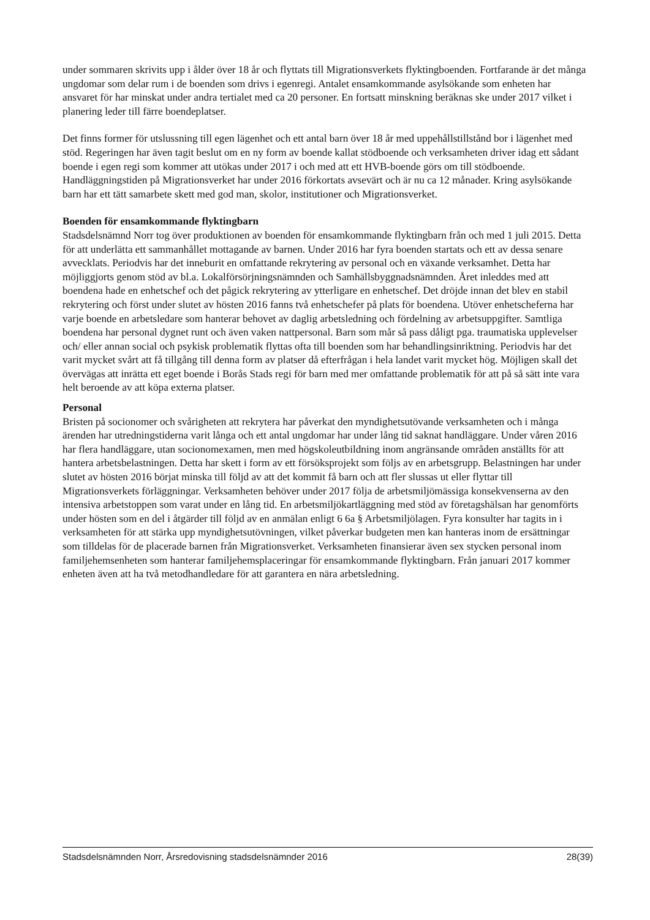under sommaren skrivits upp i ålder över 18 år och flyttats till Migrationsverkets flyktingboenden. Fortfarande är det många ungdomar som delar rum i de boenden som drivs i egenregi. Antalet ensamkommande asylsökande som enheten har ansvaret för har minskat under andra tertialet med ca 20 personer. En fortsatt minskning beräknas ske under 2017 vilket i planering leder till färre boendeplatser.
Det finns former för utslussning till egen lägenhet och ett antal barn över 18 år med uppehållstillstånd bor i lägenhet med stöd. Regeringen har även tagit beslut om en ny form av boende kallat stödboende och verksamheten driver idag ett sådant boende i egen regi som kommer att utökas under 2017 i och med att ett HVB-boende görs om till stödboende. Handläggningstiden på Migrationsverket har under 2016 förkortats avsevärt och är nu ca 12 månader. Kring asylsökande barn har ett tätt samarbete skett med god man, skolor, institutioner och Migrationsverket.
Boenden för ensamkommande flyktingbarn
Stadsdelsnämnd Norr tog över produktionen av boenden för ensamkommande flyktingbarn från och med 1 juli 2015. Detta för att underlätta ett sammanhållet mottagande av barnen. Under 2016 har fyra boenden startats och ett av dessa senare avvecklats. Periodvis har det inneburit en omfattande rekrytering av personal och en växande verksamhet. Detta har möjliggjorts genom stöd av bl.a. Lokalförsörjningsnämnden och Samhällsbyggnadsnämnden. Året inleddes med att boendena hade en enhetschef och det pågick rekrytering av ytterligare en enhetschef. Det dröjde innan det blev en stabil rekrytering och först under slutet av hösten 2016 fanns två enhetschefer på plats för boendena. Utöver enhetscheferna har varje boende en arbetsledare som hanterar behovet av daglig arbetsledning och fördelning av arbetsuppgifter. Samtliga boendena har personal dygnet runt och även vaken nattpersonal. Barn som mår så pass dåligt pga. traumatiska upplevelser och/ eller annan social och psykisk problematik flyttas ofta till boenden som har behandlingsinriktning. Periodvis har det varit mycket svårt att få tillgång till denna form av platser då efterfrågan i hela landet varit mycket hög. Möjligen skall det övervägas att inrätta ett eget boende i Borås Stads regi för barn med mer omfattande problematik för att på så sätt inte vara helt beroende av att köpa externa platser.
Personal
Bristen på socionomer och svårigheten att rekrytera har påverkat den myndighetsutövande verksamheten och i många ärenden har utredningstiderna varit långa och ett antal ungdomar har under lång tid saknat handläggare. Under våren 2016 har flera handläggare, utan socionomexamen, men med högskoleutbildning inom angränsande områden anställts för att hantera arbetsbelastningen. Detta har skett i form av ett försöksprojekt som följs av en arbetsgrupp. Belastningen har under slutet av hösten 2016 börjat minska till följd av att det kommit få barn och att fler slussas ut eller flyttar till Migrationsverkets förläggningar. Verksamheten behöver under 2017 följa de arbetsmiljömässiga konsekvenserna av den intensiva arbetstoppen som varat under en lång tid. En arbetsmiljökartläggning med stöd av företagshälsan har genomförts under hösten som en del i åtgärder till följd av en anmälan enligt 6 6a § Arbetsmiljölagen. Fyra konsulter har tagits in i verksamheten för att stärka upp myndighetsutövningen, vilket påverkar budgeten men kan hanteras inom de ersättningar som tilldelas för de placerade barnen från Migrationsverket. Verksamheten finansierar även sex stycken personal inom familjehemsenheten som hanterar familjehemsplaceringar för ensamkommande flyktingbarn. Från januari 2017 kommer enheten även att ha två metodhandledare för att garantera en nära arbetsledning.
Stadsdelsnämnden Norr, Årsredovisning stadsdelsnämnder 2016 28(39)